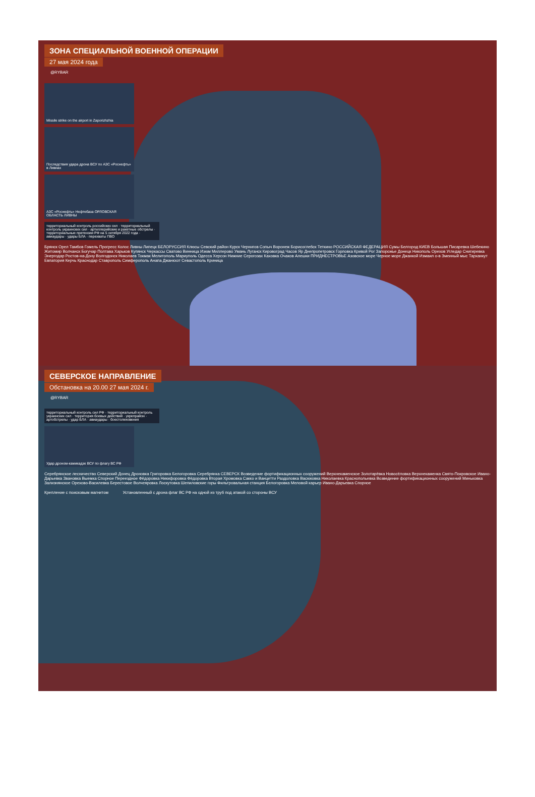ЗОНА СПЕЦИАЛЬНОЙ ВОЕННОЙ ОПЕРАЦИИ
27 мая 2024 года
@RYBAR
Missile strike on the airport in Zaporizhzhia
Последствия удара дрона ВСУ по АЗС «Роснефть» в Ливнах
АЗС «Роснефть» Нефтебаза ОРЛОВСКАЯ ОБЛАСТЬ ЛИВНЫ
территориальный контроль российских сил · территориальный контроль украинских сил · артиллерийские и ракетные обстрелы · территориальные претензии РФ на 5 октября 2022 года · авиаудары · удары БЛА · перехваты ПВО
Брянск Орел Тамбов Гомель Прогресс Колос Ливны Липецк БЕЛОРУССИЯ Клюсы Севский район Курск Чернигов Сопыч Воронеж Борисоглебск Теткино РОССИЙСКАЯ ФЕДЕРАЦИЯ Сумы Белгород КИЕВ Большая Писаревка Шебекино Житомир Волчанск Богучар Полтава Харьков Купянск Черкассы Сватово Винница Изюм Миллерово Умань Луганск Кировоград Часов Яр Днепропетровск Горловка Кривой Рог Запорожье Донецк Никополь Орехов Угледар Снигиревка Энергодар Ростов-на-Дону Волгодонск Николаев Токмак Мелитополь Мариуполь Одесса Херсон Нижние Серогозах Каховка Очаков Алешки ПРИДНЕСТРОВЬЕ Азовское море Черное море Джанкой Измаил о-в Змеиный мыс Тарханкут Евпатория Керчь Краснодар Ставрополь Симферополь Анапа Джанкхот Севастополь Криница
СЕВЕРСКОЕ НАПРАВЛЕНИЕ
Обстановка на 20.00 27 мая 2024 г.
@RYBAR
территориальный контроль сил РФ · территориальный контроль украинских сил · территория боевых действий · укрепрайон · артобстрелы · удар БЛА · авиаудары · боестолкновения
Удар дроном-камикадзе ВСУ по флагу ВС РФ
Серебрянское лесничество Северский Донец Дроновка Григоровка Белогоровка Серебрянка СЕВЕРСК Возведение фортификационных сооружений Верхнекаменское Золотарёвка Новосёловка Верхнекаменка Свято-Покровское Ивано-Дарьевка Звановка Выемка Спорное Переездное Фёдоровка Никифоровка Фёдоровка Вторая Хромовка Сакко и Ванцетти Раздоловка Васюковка Николаевка Краснопольевка Возведение фортификационных сооружений Миньковка Зализнянское Орехово-Василевка Берестовое Волчеяровка Лоскутовка Шепиловские горы Фильтровальная станция Белогоровка Меловой карьер Ивано-Дарьевка Спорное
Крепление с поисковым магнитом
Установленный с дрона флаг ВС РФ на одной из труб под атакой со стороны ВСУ